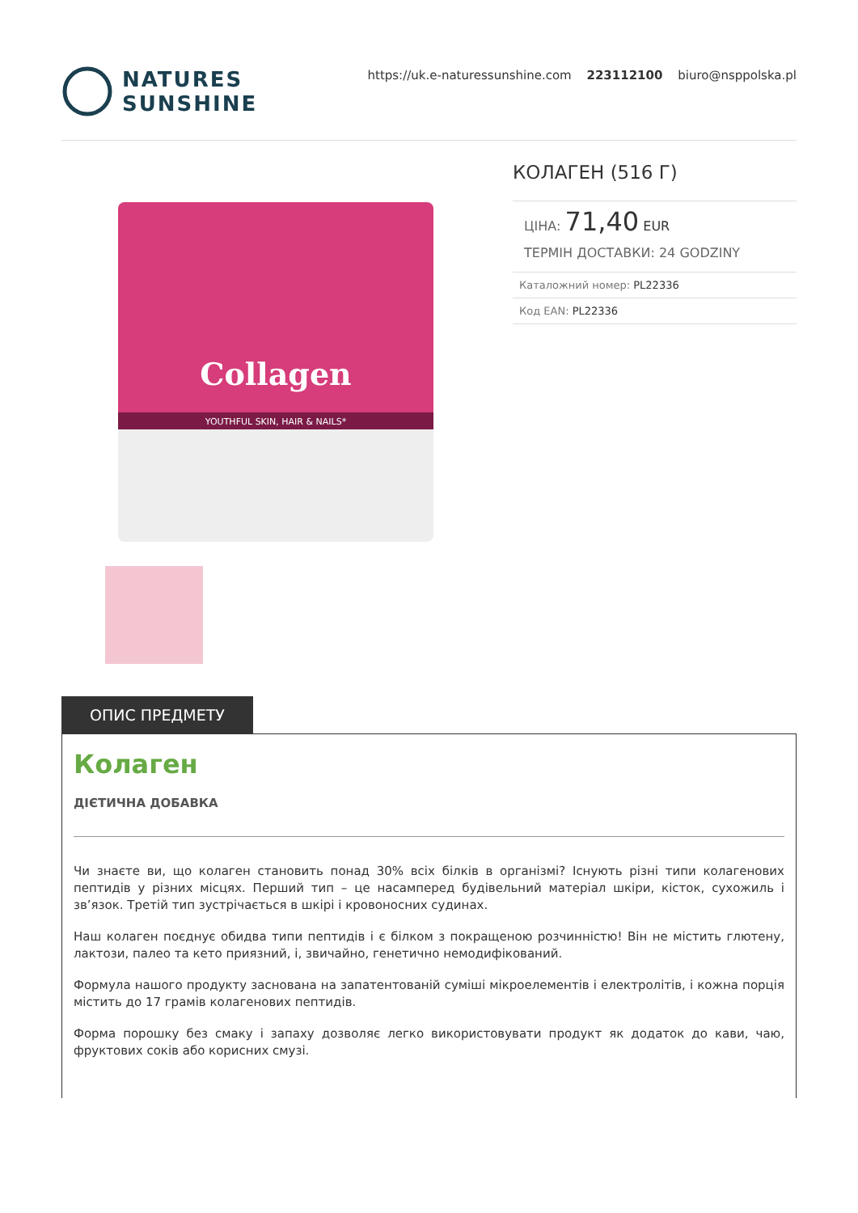NATURES
SUNSHINE
https://uk.e-naturessunshine.com 223112100 biuro@nsppolska.pl
Collagen
YOUTHFUL SKIN, HAIR & NAILS*
КОЛАГЕН (516 Г)
ЦІНА: 71,40 EUR
ТЕРМІН ДОСТАВКИ: 24 GODZINY
Каталожний номер: PL22336
Код EAN: PL22336
ОПИС ПРЕДМЕТУ
Колаген
ДІЄТИЧНА ДОБАВКА
Чи знаєте ви, що колаген становить понад 30% всіх білків в організмі? Існують різні типи колагенових пептидів у різних місцях. Перший тип – це насамперед будівельний матеріал шкіри, кісток, сухожиль і зв’язок. Третій тип зустрічається в шкірі і кровоносних судинах.
Наш колаген поєднує обидва типи пептидів і є білком з покращеною розчинністю! Він не містить глютену, лактози, палео та кето приязний, і, звичайно, генетично немодифікований.
Формула нашого продукту заснована на запатентованій суміші мікроелементів і електролітів, і кожна порція містить до 17 грамів колагенових пептидів.
Форма порошку без смаку і запаху дозволяє легко використовувати продукт як додаток до кави, чаю, фруктових соків або корисних смузі.